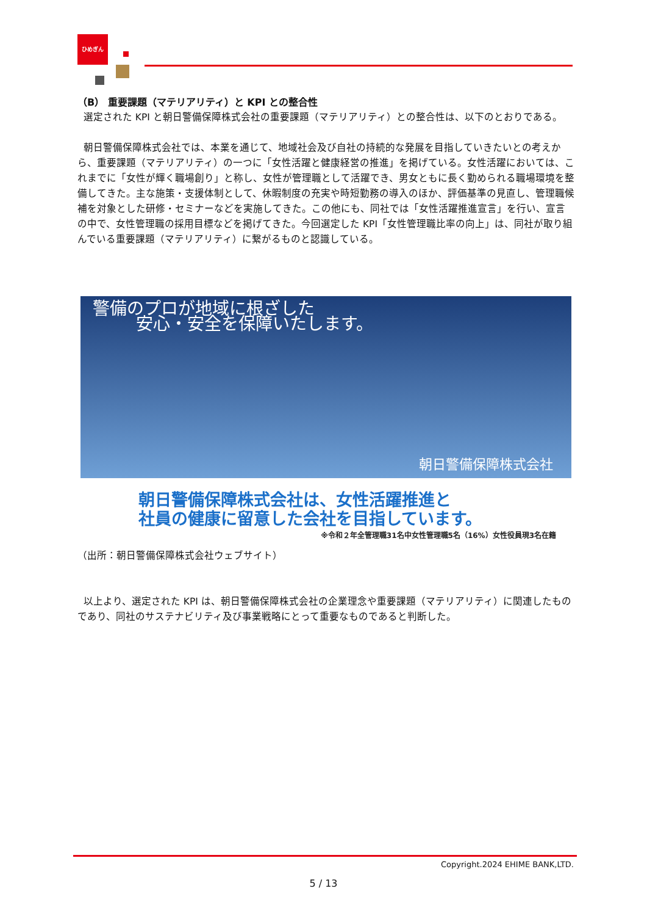ひめぎん
（B） 重要課題（マテリアリティ）と KPI との整合性
選定された KPI と朝日警備保障株式会社の重要課題（マテリアリティ）との整合性は、以下のとおりである。
朝日警備保障株式会社では、本業を通じて、地域社会及び自社の持続的な発展を目指していきたいとの考えから、重要課題（マテリアリティ）の一つに「女性活躍と健康経営の推進」を掲げている。女性活躍においては、これまでに「女性が輝く職場創り」と称し、女性が管理職として活躍でき、男女ともに長く勤められる職場環境を整備してきた。主な施策・支援体制として、休暇制度の充実や時短勤務の導入のほか、評価基準の見直し、管理職候補を対象とした研修・セミナーなどを実施してきた。この他にも、同社では「女性活躍推進宣言」を行い、宣言の中で、女性管理職の採用目標などを掲げてきた。今回選定した KPI「女性管理職比率の向上」は、同社が取り組んでいる重要課題（マテリアリティ）に繋がるものと認識している。
警備のプロが地域に根ざした
安心・安全を保障いたします。
朝日警備保障株式会社
朝日警備保障株式会社は、女性活躍推進と
社員の健康に留意した会社を目指しています。
※令和２年全管理職31名中女性管理職5名（16%）女性役員現3名在籍
（出所：朝日警備保障株式会社ウェブサイト）
以上より、選定された KPI は、朝日警備保障株式会社の企業理念や重要課題（マテリアリティ）に関連したものであり、同社のサステナビリティ及び事業戦略にとって重要なものであると判断した。
Copyright.2024 EHIME BANK,LTD.
5 / 13